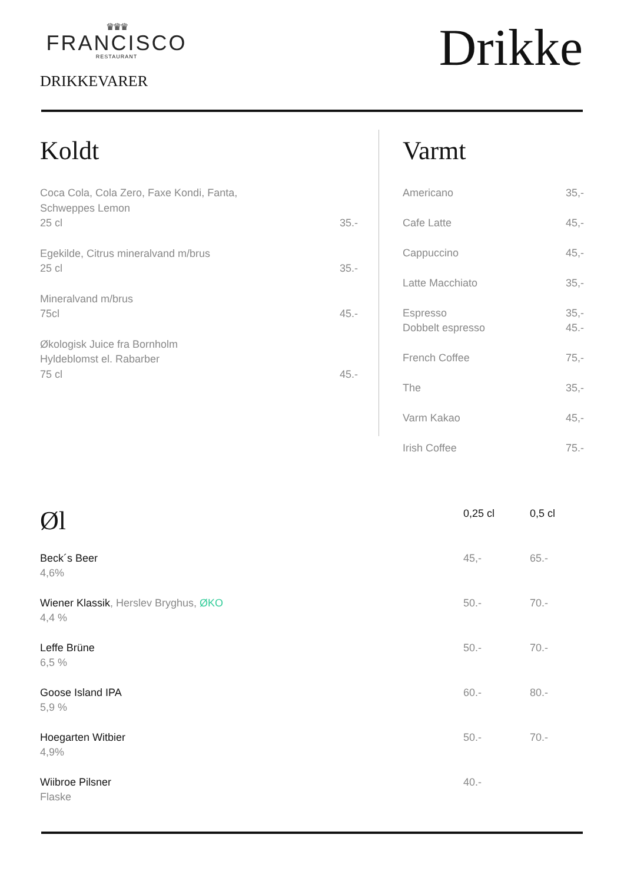♛♛♛
FRANCISCO
RESTAURANT
DRIKKEVARER
Drikke
Koldt
Coca Cola, Cola Zero, Faxe Kondi, Fanta,
Schweppes Lemon
25 cl
35.-
Egekilde, Citrus mineralvand m/brus
25 cl
35.-
Mineralvand m/brus
75cl
45.-
Økologisk Juice fra Bornholm
Hyldeblomst el. Rabarber
75 cl
45.-
Varmt
Americano 35,-
Cafe Latte 45,-
Cappuccino 45,-
Latte Macchiato 35,-
Espresso
Dobbelt espresso 35,-
45.-
French Coffee 75,-
The 35,-
Varm Kakao 45,-
Irish Coffee 75.-
| Øl | 0,25 cl | 0,5 cl |
| --- | --- | --- |
| Beck´s Beer 4,6% | 45,- | 65.- |
| Wiener Klassik , Herslev Bryghus, ØKO 4,4 % | 50.- | 70.- |
| Leffe Brüne 6,5 % | 50.- | 70.- |
| Goose Island IPA 5,9 % | 60.- | 80.- |
| Hoegarten Witbier 4,9% | 50.- | 70.- |
| Wiibroe Pilsner Flaske | 40.- | |